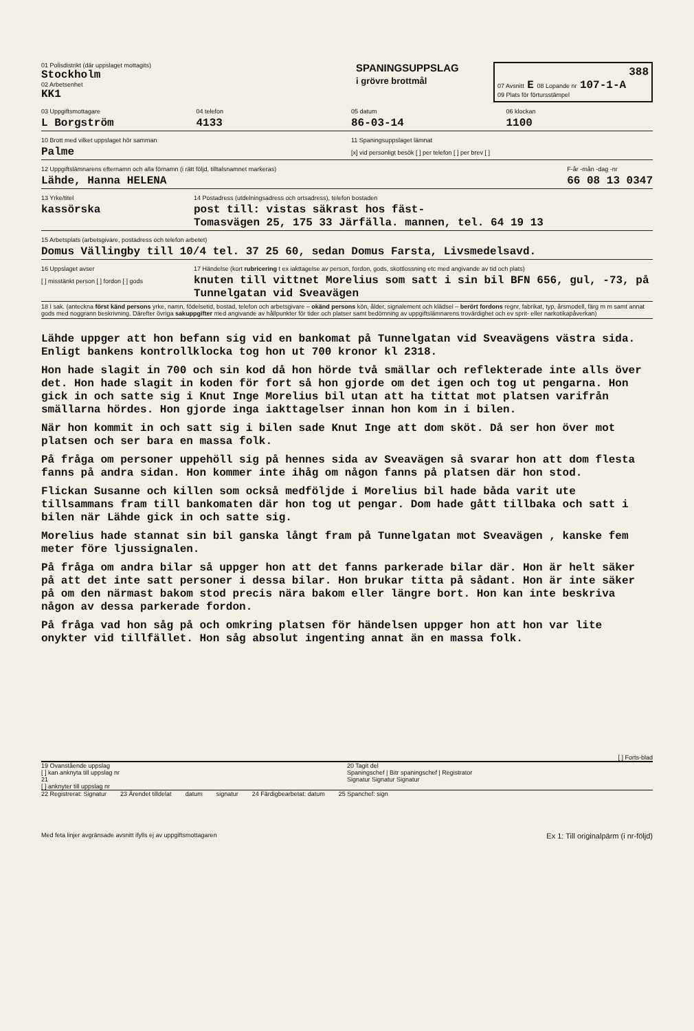01 Polisdistrikt (där uppslaget mottagits)
Stockholm
02 Arbetsenhet
KK1
SPANINGSUPPSLAG
i grövre brottmål
388
07 Avsnitt E 08 Lopande nr 107-1-A
09 Plats för förtursstämpel
03 Uppgiftsmottagare
L Borgström
04 telefon
4133
05 datum
86-03-14
06 klockan
1100
10 Brott med vilket uppslaget hör samman
Palme
11 Spaningsuppslaget lämnat
[x] vid personligt besök [ ] per telefon [ ] per brev [ ]
12 Uppgiftslämnarens efternamn och alla förnamn (i rätt följd, tilltalsnamnet markeras)
Lähde, Hanna HELENA
F-år -mån -dag -nr
66 08 13 0347
13 Yrke/titel
kassörska
14 Postadress (utdelningsadress och ortsadress), telefon bostaden
post till: vistas säkrast hos fäst-
Tomasvägen 25, 175 33 Järfälla. mannen, tel. 64 19 13
15 Arbetsplats (arbetsgivare, postadress och telefon arbetet)
Domus Vällingby till 10/4 tel. 37 25 60, sedan Domus Farsta, Livsmedelsavd.
16 Uppslaget avser
[ ] misstänkt person [ ] fordon [ ] gods
17 Händelse (kort rubricering t ex iakttagelse av person, fordon, gods, skottlossning etc med angivande av tid och plats)
knuten till vittnet Morelius som satt i sin bil BFN 656, gul, -73, på Tunnelgatan vid Sveavägen
18 I sak. (anteckna först känd persons yrke, namn, födelsetid, bostad, telefon och arbetsgivare – okänd persons kön, ålder, signalement och klädsel – berört fordons regnr, fabrikat, typ, årsmodell, färg m m samt annat gods med noggrann beskrivning. Därefter övriga sakuppgifter med angivande av hållpunkter för tider och platser samt bedömning av uppgiftslämnarens trovärdighet och ev sprit- eller narkotikapåverkan)
Lähde uppger att hon befann sig vid en bankomat på Tunnelgatan vid Sveavägens västra sida. Enligt bankens kontrollklocka tog hon ut 700 kronor kl 2318.
Hon hade slagit in 700 och sin kod då hon hörde två smällar och reflekterade inte alls över det. Hon hade slagit in koden för fort så hon gjorde om det igen och tog ut pengarna. Hon gick in och satte sig i Knut Inge Morelius bil utan att ha tittat mot platsen varifrån smällarna hördes. Hon gjorde inga iakttagelser innan hon kom in i bilen.
När hon kommit in och satt sig i bilen sade Knut Inge att dom sköt. Då ser hon över mot platsen och ser bara en massa folk.
På fråga om personer uppehöll sig på hennes sida av Sveavägen så svarar hon att dom flesta fanns på andra sidan. Hon kommer inte ihåg om någon fanns på platsen där hon stod.
Flickan Susanne och killen som också medföljde i Morelius bil hade båda varit ute tillsammans fram till bankomaten där hon tog ut pengar. Dom hade gått tillbaka och satt i bilen när Lähde gick in och satte sig.
Morelius hade stannat sin bil ganska långt fram på Tunnelgatan mot Sveavägen , kanske fem meter före ljussignalen.
På fråga om andra bilar så uppger hon att det fanns parkerade bilar där. Hon är helt säker på att det inte satt personer i dessa bilar. Hon brukar titta på sådant. Hon är inte säker på om den närmast bakom stod precis nära bakom eller längre bort. Hon kan inte beskriva någon av dessa parkerade fordon.
På fråga vad hon såg på och omkring platsen för händelsen uppger hon att hon var lite onykter vid tillfället. Hon såg absolut ingenting annat än en massa folk.
[ ] Forts-blad
19 Ovanstående uppslag
[ ] kan anknyta till uppslag nr
21
[ ] anknyter till uppslag nr
20 Tagit del
Spaningschef | Bitr spaningschef | Registrator
Signatur Signatur Signatur
22 Registrerat: Signatur 23 Ärendet tilldelat datum signatur 24 Färdigbearbetat: datum 25 Spanchef: sign
Med feta linjer avgränsade avsnitt ifylls ej av uppgiftsmottagaren Ex 1: Till originalpärm (i nr-följd)